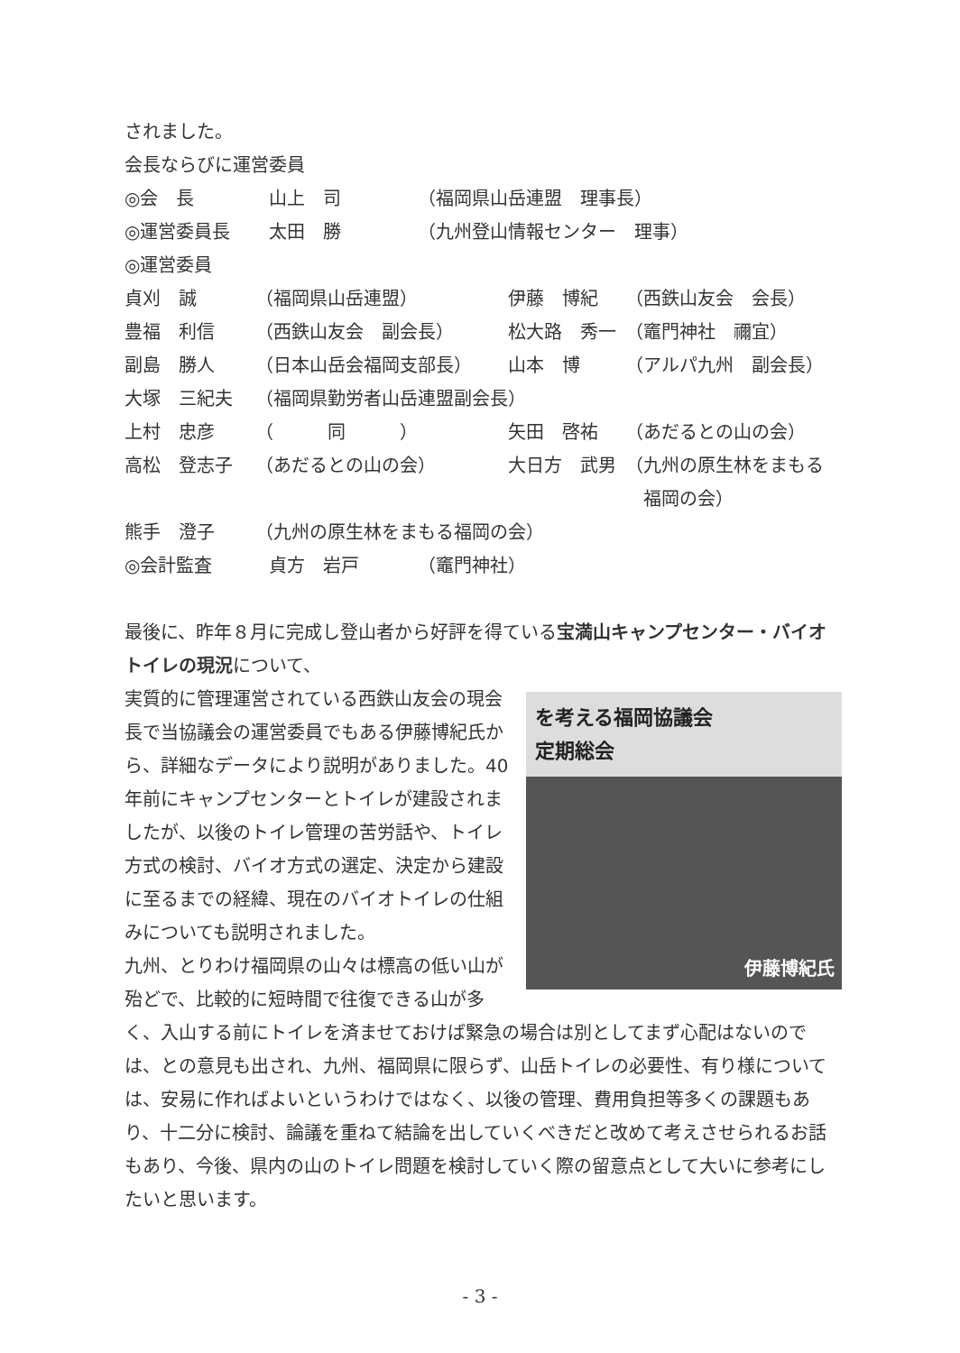されました。
会長ならびに運営委員
| ◎会 長 | 山上 司 | （福岡県山岳連盟 理事長） |
| ◎運営委員長 | 太田 勝 | （九州登山情報センター 理事） |
◎運営委員
| 貞刈 誠 | （福岡県山岳連盟） | 伊藤 博紀 | （西鉄山友会 会長） |
| 豊福 利信 | （西鉄山友会 副会長） | 松大路 秀一 | （竈門神社 禰宜） |
| 副島 勝人 | （日本山岳会福岡支部長） | 山本 博 | （アルパ九州 副会長） |
| 大塚 三紀夫 | （福岡県勤労者山岳連盟副会長） | | |
| 上村 忠彦 | （ 同 ） | 矢田 啓祐 | （あだるとの山の会） |
| 高松 登志子 | （あだるとの山の会） | 大日方 武男 | （九州の原生林をまもる 福岡の会） |
| 熊手 澄子 | （九州の原生林をまもる福岡の会） | | |
| ◎会計監査 | 貞方 岩戸 | （竈門神社） |
最後に、昨年８月に完成し登山者から好評を得ている宝満山キャンプセンター・バイオトイレの現況について、
を考える福岡協議会
定期総会
伊藤博紀氏
実質的に管理運営されている西鉄山友会の現会長で当協議会の運営委員でもある伊藤博紀氏から、詳細なデータにより説明がありました。40年前にキャンプセンターとトイレが建設されましたが、以後のトイレ管理の苦労話や、トイレ方式の検討、バイオ方式の選定、決定から建設に至るまでの経緯、現在のバイオトイレの仕組みについても説明されました。
九州、とりわけ福岡県の山々は標高の低い山が殆どで、比較的に短時間で往復できる山が多く、入山する前にトイレを済ませておけば緊急の場合は別としてまず心配はないのでは、との意見も出され、九州、福岡県に限らず、山岳トイレの必要性、有り様については、安易に作ればよいというわけではなく、以後の管理、費用負担等多くの課題もあり、十二分に検討、論議を重ねて結論を出していくべきだと改めて考えさせられるお話もあり、今後、県内の山のトイレ問題を検討していく際の留意点として大いに参考にしたいと思います。
- 3 -